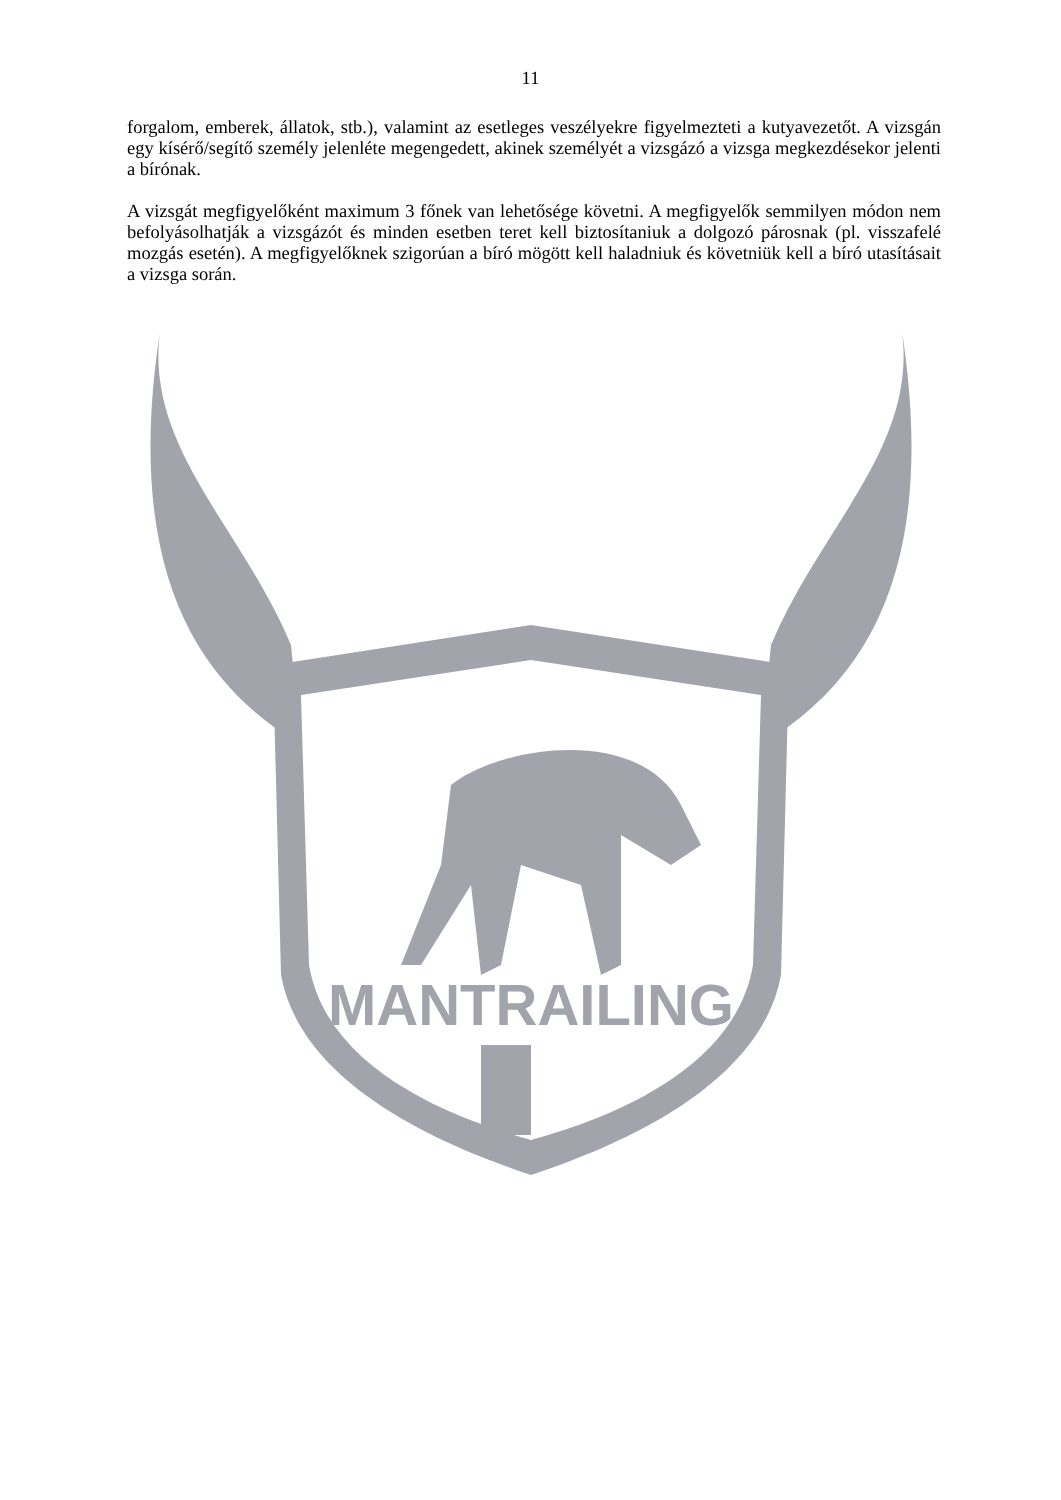11
forgalom, emberek, állatok, stb.), valamint az esetleges veszélyekre figyelmezteti a kutyavezetőt. A vizsgán egy kísérő/segítő személy jelenléte megengedett, akinek személyét a vizsgázó a vizsga megkezdésekor jelenti a bírónak.
A vizsgát megfigyelőként maximum 3 főnek van lehetősége követni. A megfigyelők semmilyen módon nem befolyásolhatják a vizsgázót és minden esetben teret kell biztosítaniuk a dolgozó párosnak (pl. visszafelé mozgás esetén). A megfigyelőknek szigorúan a bíró mögött kell haladniuk és követniük kell a bíró utasításait a vizsga során.
MANTRAILING